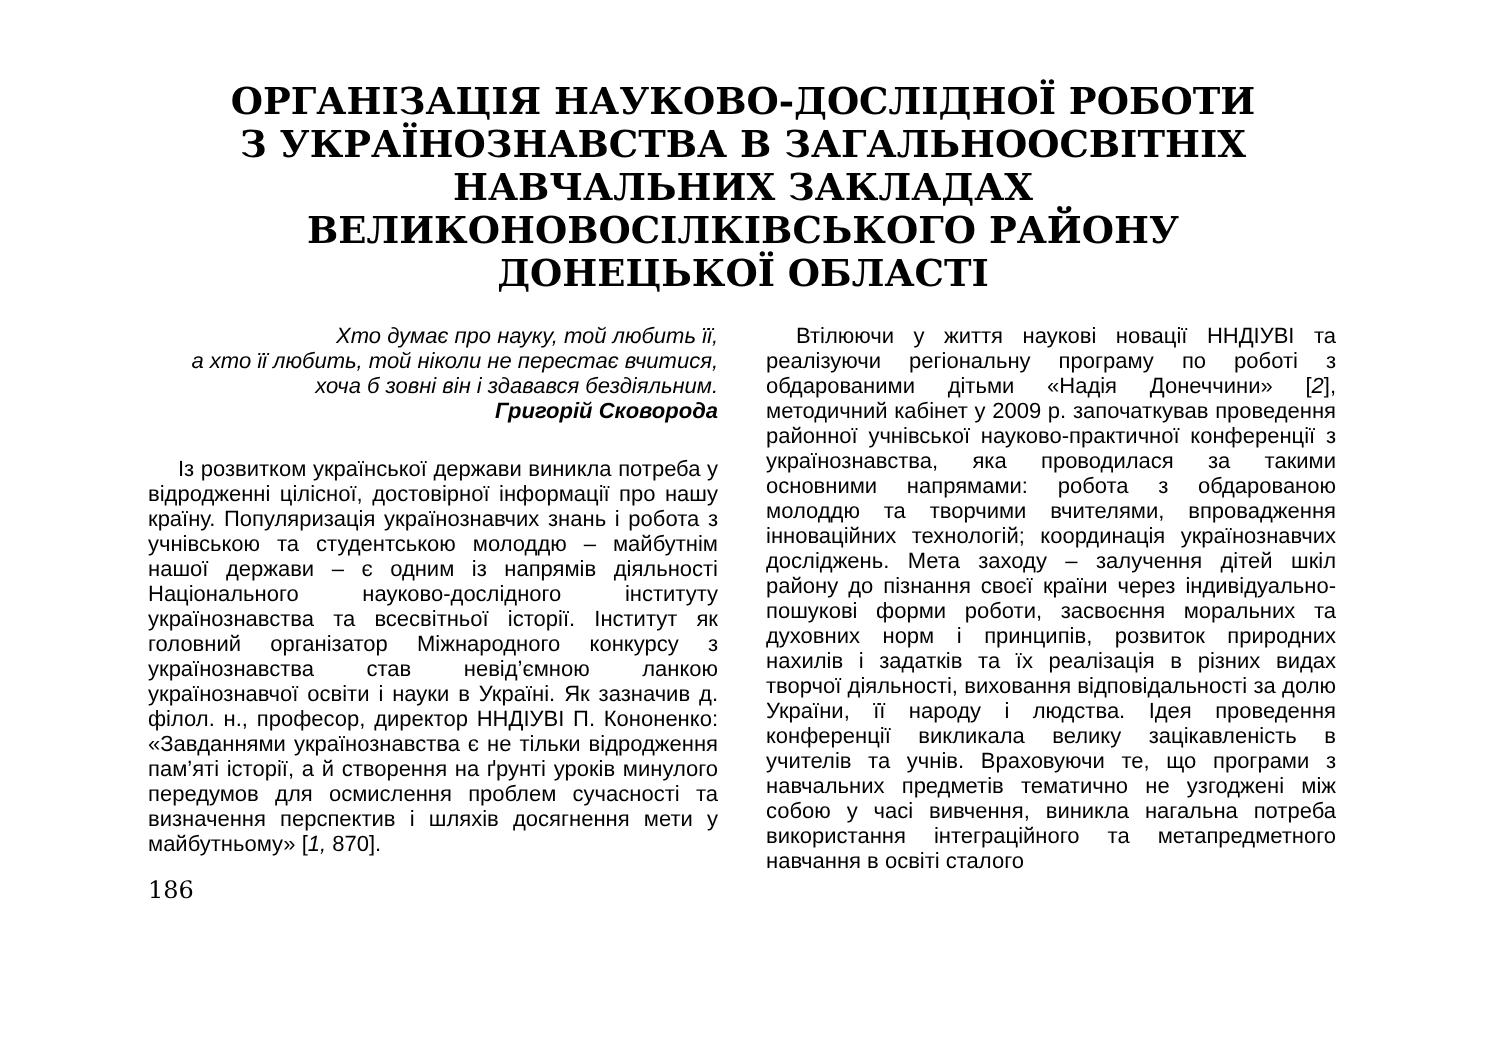ОРГАНІЗАЦІЯ НАУКОВО-ДОСЛІДНОЇ РОБОТИ
З УКРАЇНОЗНАВСТВА В ЗАГАЛЬНООСВІТНІХ
НАВЧАЛЬНИХ ЗАКЛАДАХ
ВЕЛИКОНОВОСІЛКІВСЬКОГО РАЙОНУ
ДОНЕЦЬКОЇ ОБЛАСТІ
Хто думає про науку, той любить її,
а хто її любить, той ніколи не перестає вчитися,
хоча б зовні він і здавався бездіяльним.
Григорій Сковорода
Із розвитком української держави виникла потреба у відродженні цілісної, достовірної інформації про нашу країну. Популяризація українознавчих знань і робота з учнівською та студентською молоддю – майбутнім нашої держави – є одним із напрямів діяльності Національного науково-дослідного інституту українознавства та всесвітньої історії. Інститут як головний організатор Міжнародного конкурсу з українознавства став невід’ємною ланкою українознавчої освіти і науки в Україні. Як зазначив д. філол. н., професор, директор ННДІУВІ П. Кононенко: «Завданнями українознавства є не тільки відродження пам’яті історії, а й створення на ґрунті уроків минулого передумов для осмислення проблем сучасності та визначення перспектив і шляхів досягнення мети у майбутньому» [1, 870].
186
Втілюючи у життя наукові новації ННДІУВІ та реалізуючи регіональну програму по роботі з обдарованими дітьми «Надія Донеччини» [2], методичний кабінет у 2009 р. започаткував проведення районної учнівської науково-практичної конференції з українознавства, яка проводилася за такими основними напрямами: робота з обдарованою молоддю та творчими вчителями, впровадження інноваційних технологій; координація українознавчих досліджень. Мета заходу – залучення дітей шкіл району до пізнання своєї країни через індивідуально-пошукові форми роботи, засвоєння моральних та духовних норм і принципів, розвиток природних нахилів і задатків та їх реалізація в різних видах творчої діяльності, виховання відповідальності за долю України, її народу і людства. Ідея проведення конференції викликала велику зацікавленість в учителів та учнів. Враховуючи те, що програми з навчальних предметів тематично не узгоджені між собою у часі вивчення, виникла нагальна потреба використання інтеграційного та метапредметного навчання в освіті сталого